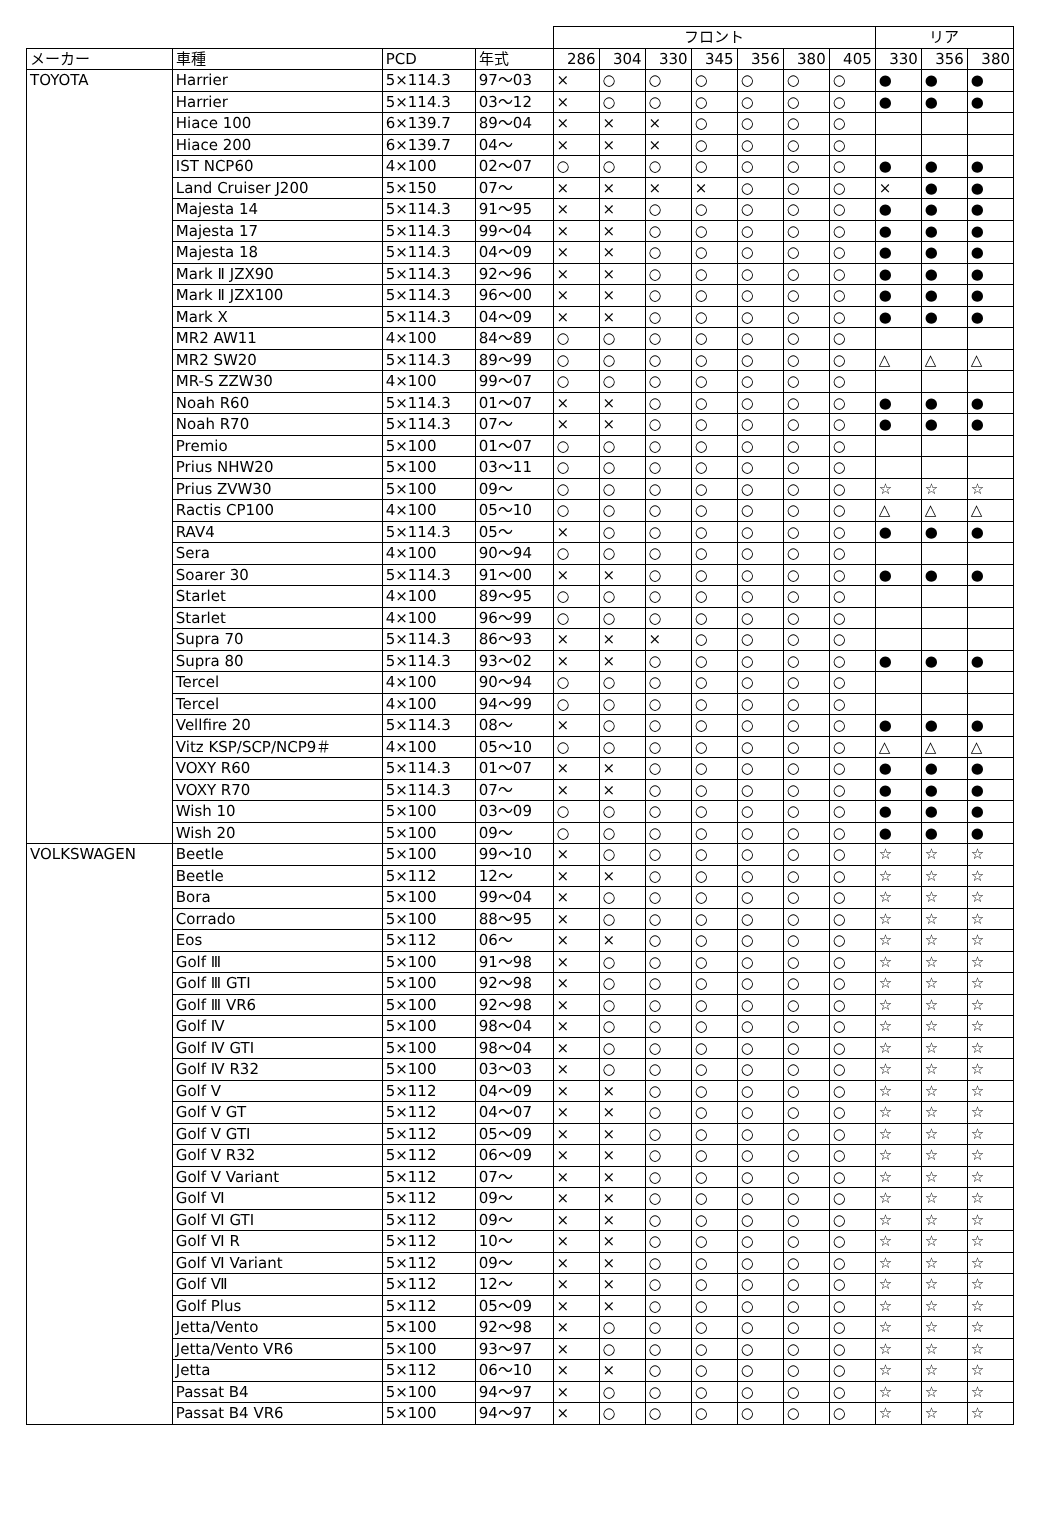| | | | | フロント | | | | | | | リア | | |
| メーカー | 車種 | PCD | 年式 | 286 | 304 | 330 | 345 | 356 | 380 | 405 | 330 | 356 | 380 |
| TOYOTA | Harrier | 5×114.3 | 97〜03 | × | ○ | ○ | ○ | ○ | ○ | ○ | ● | ● | ● |
| | Harrier | 5×114.3 | 03〜12 | × | ○ | ○ | ○ | ○ | ○ | ○ | ● | ● | ● |
| | Hiace 100 | 6×139.7 | 89〜04 | × | × | × | ○ | ○ | ○ | ○ | | | |
| | Hiace 200 | 6×139.7 | 04〜 | × | × | × | ○ | ○ | ○ | ○ | | | |
| | IST NCP60 | 4×100 | 02〜07 | ○ | ○ | ○ | ○ | ○ | ○ | ○ | ● | ● | ● |
| | Land Cruiser J200 | 5×150 | 07〜 | × | × | × | × | ○ | ○ | ○ | × | ● | ● |
| | Majesta 14 | 5×114.3 | 91〜95 | × | × | ○ | ○ | ○ | ○ | ○ | ● | ● | ● |
| | Majesta 17 | 5×114.3 | 99〜04 | × | × | ○ | ○ | ○ | ○ | ○ | ● | ● | ● |
| | Majesta 18 | 5×114.3 | 04〜09 | × | × | ○ | ○ | ○ | ○ | ○ | ● | ● | ● |
| | Mark Ⅱ JZX90 | 5×114.3 | 92〜96 | × | × | ○ | ○ | ○ | ○ | ○ | ● | ● | ● |
| | Mark Ⅱ JZX100 | 5×114.3 | 96〜00 | × | × | ○ | ○ | ○ | ○ | ○ | ● | ● | ● |
| | Mark X | 5×114.3 | 04〜09 | × | × | ○ | ○ | ○ | ○ | ○ | ● | ● | ● |
| | MR2 AW11 | 4×100 | 84〜89 | ○ | ○ | ○ | ○ | ○ | ○ | ○ | | | |
| | MR2 SW20 | 5×114.3 | 89〜99 | ○ | ○ | ○ | ○ | ○ | ○ | ○ | △ | △ | △ |
| | MR-S ZZW30 | 4×100 | 99〜07 | ○ | ○ | ○ | ○ | ○ | ○ | ○ | | | |
| | Noah R60 | 5×114.3 | 01〜07 | × | × | ○ | ○ | ○ | ○ | ○ | ● | ● | ● |
| | Noah R70 | 5×114.3 | 07〜 | × | × | ○ | ○ | ○ | ○ | ○ | ● | ● | ● |
| | Premio | 5×100 | 01〜07 | ○ | ○ | ○ | ○ | ○ | ○ | ○ | | | |
| | Prius NHW20 | 5×100 | 03〜11 | ○ | ○ | ○ | ○ | ○ | ○ | ○ | | | |
| | Prius ZVW30 | 5×100 | 09〜 | ○ | ○ | ○ | ○ | ○ | ○ | ○ | ☆ | ☆ | ☆ |
| | Ractis CP100 | 4×100 | 05〜10 | ○ | ○ | ○ | ○ | ○ | ○ | ○ | △ | △ | △ |
| | RAV4 | 5×114.3 | 05〜 | × | ○ | ○ | ○ | ○ | ○ | ○ | ● | ● | ● |
| | Sera | 4×100 | 90〜94 | ○ | ○ | ○ | ○ | ○ | ○ | ○ | | | |
| | Soarer 30 | 5×114.3 | 91〜00 | × | × | ○ | ○ | ○ | ○ | ○ | ● | ● | ● |
| | Starlet | 4×100 | 89〜95 | ○ | ○ | ○ | ○ | ○ | ○ | ○ | | | |
| | Starlet | 4×100 | 96〜99 | ○ | ○ | ○ | ○ | ○ | ○ | ○ | | | |
| | Supra 70 | 5×114.3 | 86〜93 | × | × | × | ○ | ○ | ○ | ○ | | | |
| | Supra 80 | 5×114.3 | 93〜02 | × | × | ○ | ○ | ○ | ○ | ○ | ● | ● | ● |
| | Tercel | 4×100 | 90〜94 | ○ | ○ | ○ | ○ | ○ | ○ | ○ | | | |
| | Tercel | 4×100 | 94〜99 | ○ | ○ | ○ | ○ | ○ | ○ | ○ | | | |
| | Vellfire 20 | 5×114.3 | 08〜 | × | ○ | ○ | ○ | ○ | ○ | ○ | ● | ● | ● |
| | Vitz KSP/SCP/NCP9＃ | 4×100 | 05〜10 | ○ | ○ | ○ | ○ | ○ | ○ | ○ | △ | △ | △ |
| | VOXY R60 | 5×114.3 | 01〜07 | × | × | ○ | ○ | ○ | ○ | ○ | ● | ● | ● |
| | VOXY R70 | 5×114.3 | 07〜 | × | × | ○ | ○ | ○ | ○ | ○ | ● | ● | ● |
| | Wish 10 | 5×100 | 03〜09 | ○ | ○ | ○ | ○ | ○ | ○ | ○ | ● | ● | ● |
| | Wish 20 | 5×100 | 09〜 | ○ | ○ | ○ | ○ | ○ | ○ | ○ | ● | ● | ● |
| VOLKSWAGEN | Beetle | 5×100 | 99〜10 | × | ○ | ○ | ○ | ○ | ○ | ○ | ☆ | ☆ | ☆ |
| | Beetle | 5×112 | 12〜 | × | × | ○ | ○ | ○ | ○ | ○ | ☆ | ☆ | ☆ |
| | Bora | 5×100 | 99〜04 | × | ○ | ○ | ○ | ○ | ○ | ○ | ☆ | ☆ | ☆ |
| | Corrado | 5×100 | 88〜95 | × | ○ | ○ | ○ | ○ | ○ | ○ | ☆ | ☆ | ☆ |
| | Eos | 5×112 | 06〜 | × | × | ○ | ○ | ○ | ○ | ○ | ☆ | ☆ | ☆ |
| | Golf Ⅲ | 5×100 | 91〜98 | × | ○ | ○ | ○ | ○ | ○ | ○ | ☆ | ☆ | ☆ |
| | Golf Ⅲ GTI | 5×100 | 92〜98 | × | ○ | ○ | ○ | ○ | ○ | ○ | ☆ | ☆ | ☆ |
| | Golf Ⅲ VR6 | 5×100 | 92〜98 | × | ○ | ○ | ○ | ○ | ○ | ○ | ☆ | ☆ | ☆ |
| | Golf Ⅳ | 5×100 | 98〜04 | × | ○ | ○ | ○ | ○ | ○ | ○ | ☆ | ☆ | ☆ |
| | Golf Ⅳ GTI | 5×100 | 98〜04 | × | ○ | ○ | ○ | ○ | ○ | ○ | ☆ | ☆ | ☆ |
| | Golf Ⅳ R32 | 5×100 | 03〜03 | × | ○ | ○ | ○ | ○ | ○ | ○ | ☆ | ☆ | ☆ |
| | Golf Ⅴ | 5×112 | 04〜09 | × | × | ○ | ○ | ○ | ○ | ○ | ☆ | ☆ | ☆ |
| | Golf Ⅴ GT | 5×112 | 04〜07 | × | × | ○ | ○ | ○ | ○ | ○ | ☆ | ☆ | ☆ |
| | Golf Ⅴ GTI | 5×112 | 05〜09 | × | × | ○ | ○ | ○ | ○ | ○ | ☆ | ☆ | ☆ |
| | Golf Ⅴ R32 | 5×112 | 06〜09 | × | × | ○ | ○ | ○ | ○ | ○ | ☆ | ☆ | ☆ |
| | Golf Ⅴ Variant | 5×112 | 07〜 | × | × | ○ | ○ | ○ | ○ | ○ | ☆ | ☆ | ☆ |
| | Golf Ⅵ | 5×112 | 09〜 | × | × | ○ | ○ | ○ | ○ | ○ | ☆ | ☆ | ☆ |
| | Golf Ⅵ GTI | 5×112 | 09〜 | × | × | ○ | ○ | ○ | ○ | ○ | ☆ | ☆ | ☆ |
| | Golf Ⅵ R | 5×112 | 10〜 | × | × | ○ | ○ | ○ | ○ | ○ | ☆ | ☆ | ☆ |
| | Golf Ⅵ Variant | 5×112 | 09〜 | × | × | ○ | ○ | ○ | ○ | ○ | ☆ | ☆ | ☆ |
| | Golf Ⅶ | 5×112 | 12〜 | × | × | ○ | ○ | ○ | ○ | ○ | ☆ | ☆ | ☆ |
| | Golf Plus | 5×112 | 05〜09 | × | × | ○ | ○ | ○ | ○ | ○ | ☆ | ☆ | ☆ |
| | Jetta/Vento | 5×100 | 92〜98 | × | ○ | ○ | ○ | ○ | ○ | ○ | ☆ | ☆ | ☆ |
| | Jetta/Vento VR6 | 5×100 | 93〜97 | × | ○ | ○ | ○ | ○ | ○ | ○ | ☆ | ☆ | ☆ |
| | Jetta | 5×112 | 06〜10 | × | × | ○ | ○ | ○ | ○ | ○ | ☆ | ☆ | ☆ |
| | Passat B4 | 5×100 | 94〜97 | × | ○ | ○ | ○ | ○ | ○ | ○ | ☆ | ☆ | ☆ |
| | Passat B4 VR6 | 5×100 | 94〜97 | × | ○ | ○ | ○ | ○ | ○ | ○ | ☆ | ☆ | ☆ |